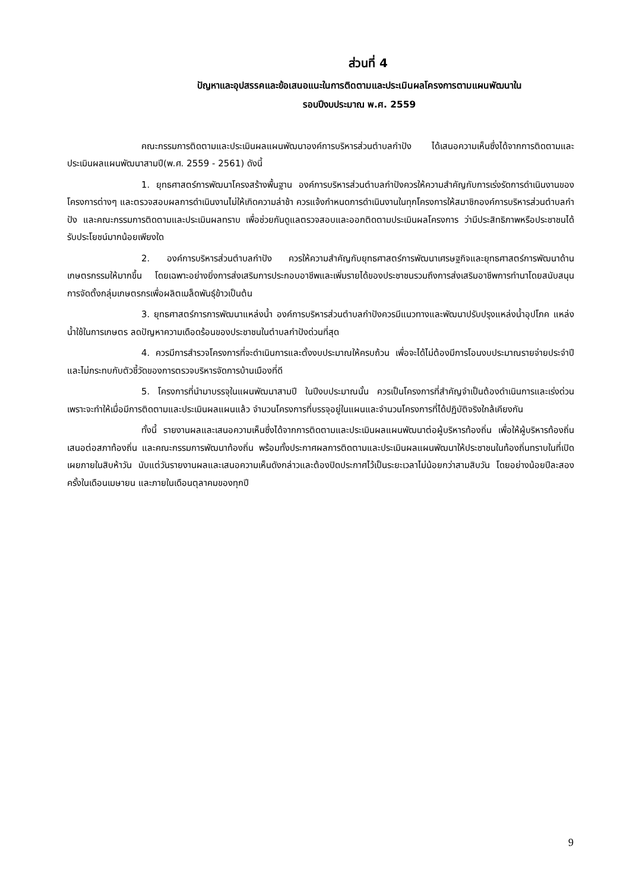ส่วนที่ 4
ปัญหาและอุปสรรคและข้อเสนอแนะในการติดตามและประเมินผลโครงการตามแผนพัฒนาใน
รอบปีงบประมาณ พ.ศ. 2559
คณะกรรมการติดตามและประเมินผลแผนพัฒนาองค์การบริหารส่วนตำบลกำปัง ได้เสนอความเห็นซึ่งได้จากการติดตามและประเมินผลแผนพัฒนาสามปี(พ.ศ. 2559 - 2561) ดังนี้
1. ยุทธศาสตร์การพัฒนาโครงสร้างพื้นฐาน องค์การบริหารส่วนตำบลกำปังควรให้ความสำคัญกับการเร่งรัดการดำเนินงานของโครงการต่างๆ และตรวจสอบผลการดำเนินงานไม่ให้เกิดความล่าช้า ควรแจ้งกำหนดการดำเนินงานในทุกโครงการให้สมาชิกองค์การบริหารส่วนตำบลกำปัง และคณะกรรมการติดตามและประเมินผลทราบ เพื่อช่วยกันดูแลตรวจสอบและออกติดตามประเมินผลโครงการ ว่ามีประสิทธิภาพหรือประชาชนได้รับประโยชน์มากน้อยเพียงใด
2. องค์การบริหารส่วนตำบลกำปัง ควรให้ความสำคัญกับยุทธศาสตร์การพัฒนาเศรษฐกิจและยุทธศาสตร์การพัฒนาด้านเกษตรกรรมให้มากขึ้น โดยเฉพาะอย่างยิ่งการส่งเสริมการประกอบอาชีพและเพิ่มรายได้ของประชาชนรวมถึงการส่งเสริมอาชีพการทำนาโดยสนับสนุนการจัดตั้งกลุ่มเกษตรกรเพื่อผลิตเมล็ดพันธุ์ข้าวเป็นต้น
3. ยุทธศาสตร์การการพัฒนาแหล่งน้ำ องค์การบริหารส่วนตำบลกำปังควรมีแนวทางและพัฒนาปรับปรุงแหล่งน้ำอุปโภค แหล่งน้ำใช้ในการเกษตร ลดปัญหาความเดือดร้อนของประชาชนในตำบลกำปังด่วนที่สุด
4. ควรมีการสำรวจโครงการที่จะดำเนินการและตั้งงบประมาณให้ครบถ้วน เพื่อจะได้ไม่ต้องมีการโอนงบประมาณรายจ่ายประจำปี และไม่กระทบกับตัวชี้วัดของการตรวจบริหารจัดการบ้านเมืองที่ดี
5. โครงการที่นำมาบรรจุในแผนพัฒนาสามปี ในปีงบประมาณนั้น ควรเป็นโครงการที่สำคัญจำเป็นต้องดำเนินการและเร่งด่วน เพราะจะทำให้เมื่อมีการติดตามและประเมินผลแผนแล้ว จำนวนโครงการที่บรรจุอยู่ในแผนและจำนวนโครงการที่ได้ปฏิบัติจริงใกล้เคียงกัน
ทั้งนี้ รายงานผลและเสนอความเห็นซึ่งได้จากการติดตามและประเมินผลแผนพัฒนาต่อผู้บริหารท้องถิ่น เพื่อให้ผู้บริหารท้องถิ่นเสนอต่อสภาท้องถิ่น และคณะกรรมการพัฒนาท้องถิ่น พร้อมทั้งประกาศผลการติดตามและประเมินผลแผนพัฒนาให้ประชาชนในท้องถิ่นทราบในที่เปิดเผยภายในสิบห้าวัน นับแต่วันรายงานผลและเสนอความเห็นดังกล่าวและต้องปิดประกาศไว้เป็นระยะเวลาไม่น้อยกว่าสามสิบวัน โดยอย่างน้อยปีละสองครั้งในเดือนเมษายน และภายในเดือนตุลาคมของทุกปี
9